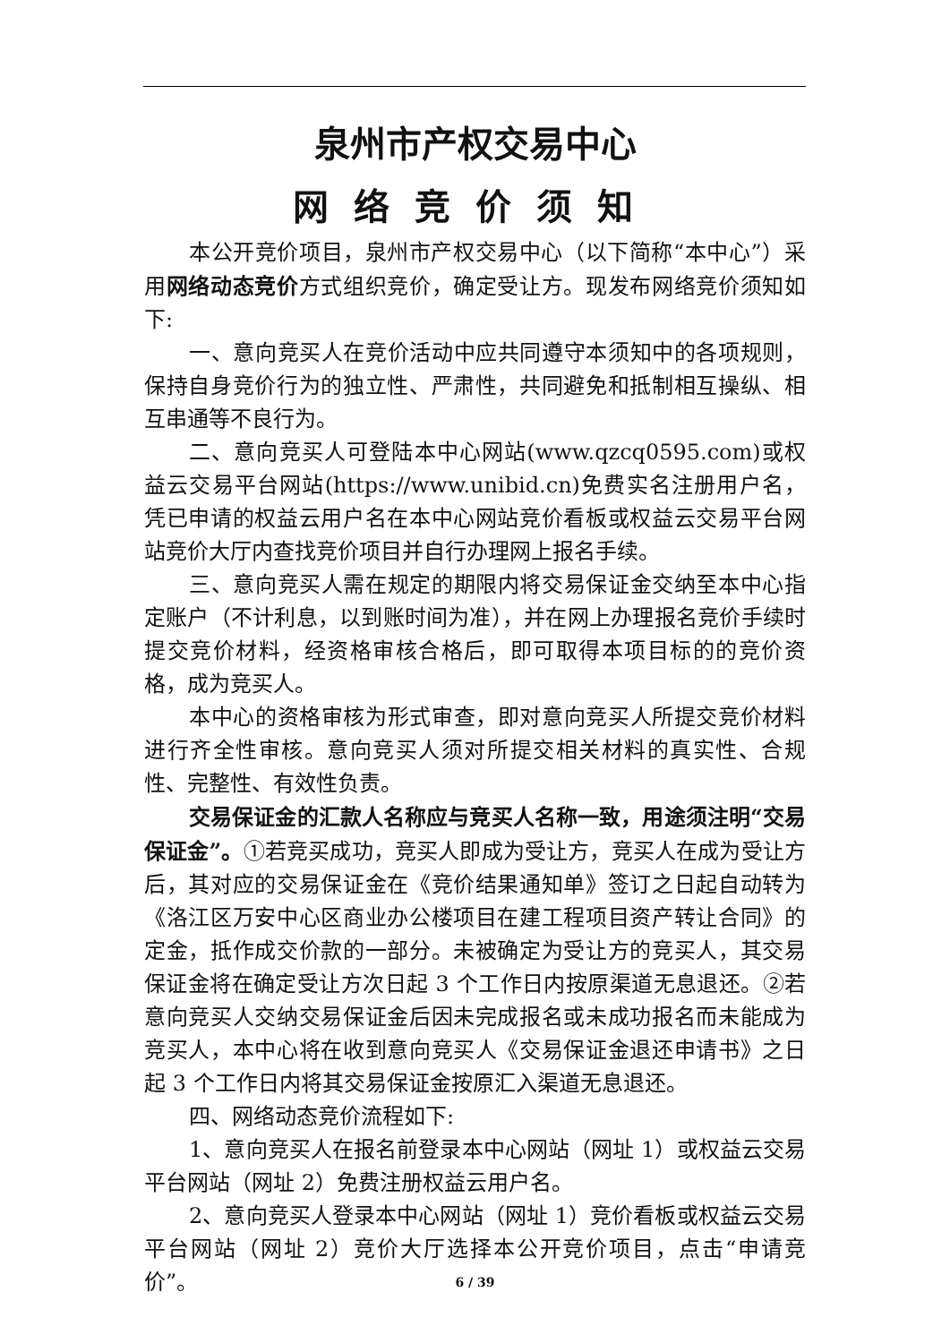泉州市产权交易中心
网络竞价须知
本公开竞价项目，泉州市产权交易中心（以下简称“本中心”）采用网络动态竞价方式组织竞价，确定受让方。现发布网络竞价须知如下:
一、意向竞买人在竞价活动中应共同遵守本须知中的各项规则，保持自身竞价行为的独立性、严肃性，共同避免和抵制相互操纵、相互串通等不良行为。
二、意向竞买人可登陆本中心网站(www.qzcq0595.com)或权益云交易平台网站(https://www.unibid.cn)免费实名注册用户名，凭已申请的权益云用户名在本中心网站竞价看板或权益云交易平台网站竞价大厅内查找竞价项目并自行办理网上报名手续。
三、意向竞买人需在规定的期限内将交易保证金交纳至本中心指定账户（不计利息，以到账时间为准），并在网上办理报名竞价手续时提交竞价材料，经资格审核合格后，即可取得本项目标的的竞价资格，成为竞买人。
本中心的资格审核为形式审查，即对意向竞买人所提交竞价材料进行齐全性审核。意向竞买人须对所提交相关材料的真实性、合规性、完整性、有效性负责。
交易保证金的汇款人名称应与竞买人名称一致，用途须注明“交易保证金”。①若竞买成功，竞买人即成为受让方，竞买人在成为受让方后，其对应的交易保证金在《竞价结果通知单》签订之日起自动转为《洛江区万安中心区商业办公楼项目在建工程项目资产转让合同》的定金，抵作成交价款的一部分。未被确定为受让方的竞买人，其交易保证金将在确定受让方次日起 3 个工作日内按原渠道无息退还。②若意向竞买人交纳交易保证金后因未完成报名或未成功报名而未能成为竞买人，本中心将在收到意向竞买人《交易保证金退还申请书》之日起 3 个工作日内将其交易保证金按原汇入渠道无息退还。
四、网络动态竞价流程如下:
1、意向竞买人在报名前登录本中心网站（网址 1）或权益云交易平台网站（网址 2）免费注册权益云用户名。
2、意向竞买人登录本中心网站（网址 1）竞价看板或权益云交易平台网站（网址 2）竞价大厅选择本公开竞价项目，点击“申请竞价”。
6 / 39